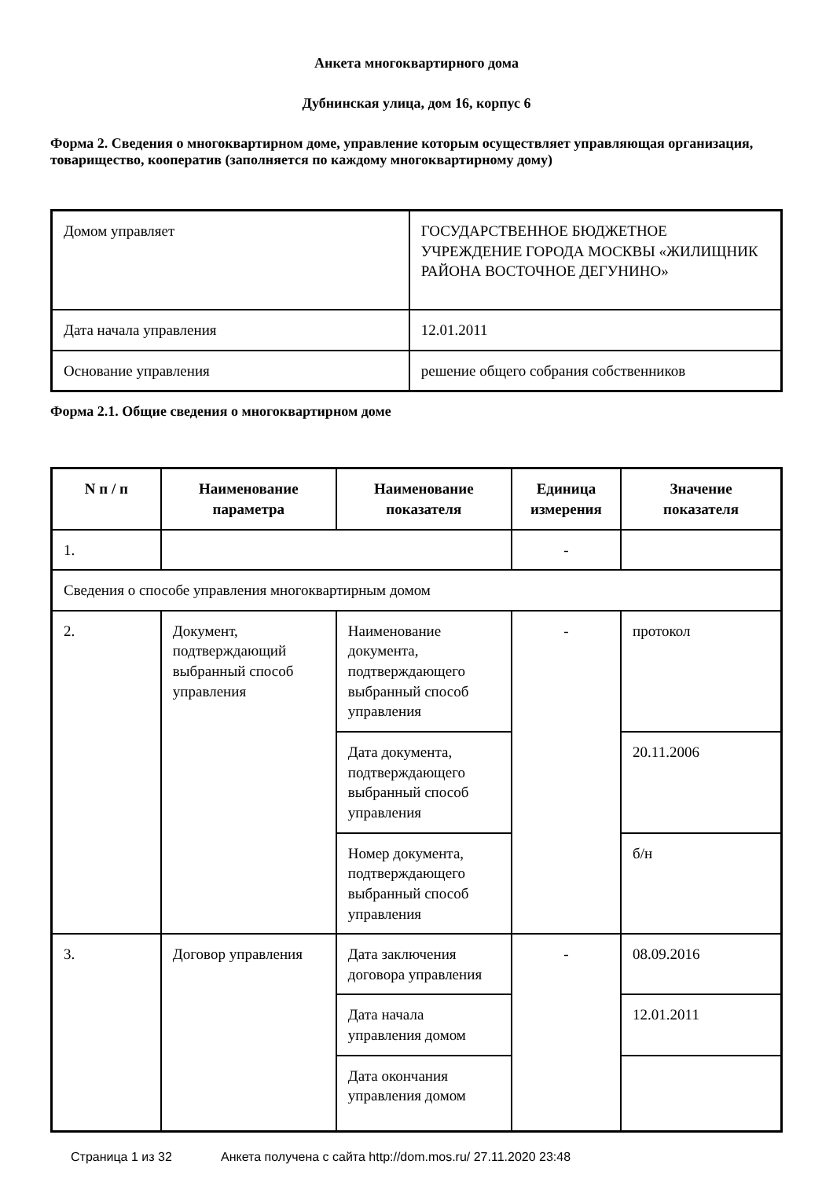Анкета многоквартирного дома
Дубнинская улица, дом 16, корпус 6
Форма 2. Сведения о многоквартирном доме, управление которым осуществляет управляющая организация, товарищество, кооператив (заполняется по каждому многоквартирному дому)
| Домом управляет | ГОСУДАРСТВЕННОЕ БЮДЖЕТНОЕ УЧРЕЖДЕНИЕ ГОРОДА МОСКВЫ «ЖИЛИЩНИК РАЙОНА ВОСТОЧНОЕ ДЕГУНИНО» |
| Дата начала управления | 12.01.2011 |
| Основание управления | решение общего собрания собственников |
Форма 2.1. Общие сведения о многоквартирном доме
| N п / п | Наименование параметра | Наименование показателя | Единица измерения | Значение показателя |
| --- | --- | --- | --- | --- |
| 1. | | | - | |
| Сведения о способе управления многоквартирным домом | | | | |
| 2. | Документ, подтверждающий выбранный способ управления | Наименование документа, подтверждающего выбранный способ управления | - | протокол |
| | | Дата документа, подтверждающего выбранный способ управления | | 20.11.2006 |
| | | Номер документа, подтверждающего выбранный способ управления | | б/н |
| 3. | Договор управления | Дата заключения договора управления | - | 08.09.2016 |
| | | Дата начала управления домом | | 12.01.2011 |
| | | Дата окончания управления домом | | |
Страница 1 из 32 Анкета получена с сайта http://dom.mos.ru/ 27.11.2020 23:48